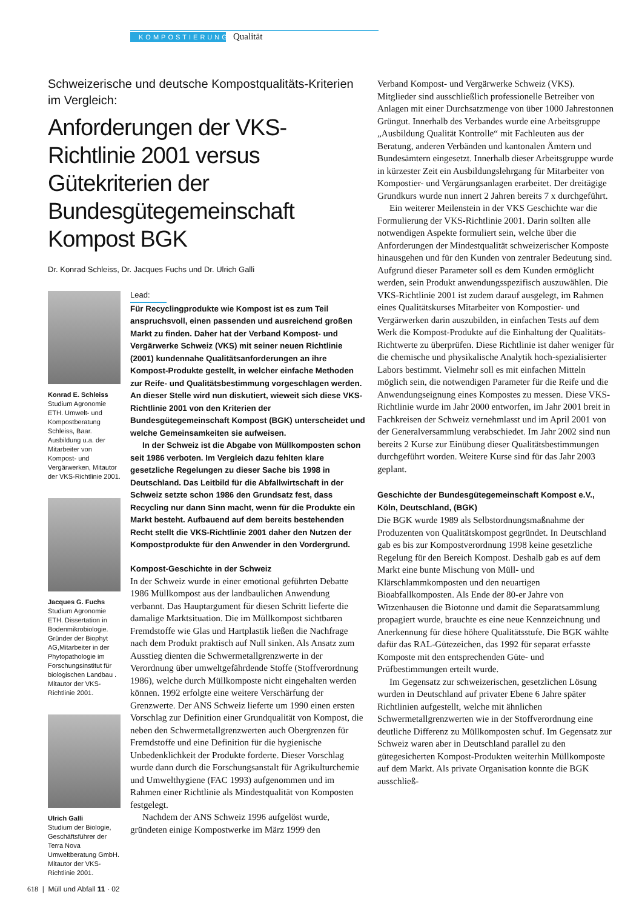KOMPOSTIERUNG Qualität
Schweizerische und deutsche Kompostqualitäts-Kriterien im Vergleich:
Anforderungen der VKS-Richtlinie 2001 versus Gütekriterien der Bundesgütegemeinschaft Kompost BGK
Dr. Konrad Schleiss, Dr. Jacques Fuchs und Dr. Ulrich Galli
Konrad E. Schleiss
Studium Agronomie ETH. Umwelt- und Kompostberatung Schleiss, Baar. Ausbildung u.a. der Mitarbeiter von Kompost- und Vergärwerken, Mitautor der VKS-Richtlinie 2001.
Jacques G. Fuchs
Studium Agronomie ETH. Dissertation in Bodenmikrobiologie. Gründer der Biophyt AG,Mitarbeiter in der Phytopathologie im Forschungsinstitut für biologischen Landbau . Mitautor der VKS-Richtlinie 2001.
Ulrich Galli
Studium der Biologie, Geschäftsführer der Terra Nova Umweltberatung GmbH. Mitautor der VKS-Richtlinie 2001.
Lead:
Für Recyclingprodukte wie Kompost ist es zum Teil anspruchsvoll, einen passenden und ausreichend großen Markt zu finden. Daher hat der Verband Kompost- und Vergärwerke Schweiz (VKS) mit seiner neuen Richtlinie (2001) kundennahe Qualitätsanforderungen an ihre Kompost-Produkte gestellt, in welcher einfache Methoden zur Reife- und Qualitätsbestimmung vorgeschlagen werden. An dieser Stelle wird nun diskutiert, wieweit sich diese VKS-Richtlinie 2001 von den Kriterien der Bundesgütegemeinschaft Kompost (BGK) unterscheidet und welche Gemeinsamkeiten sie aufweisen.
In der Schweiz ist die Abgabe von Müllkomposten schon seit 1986 verboten. Im Vergleich dazu fehlten klare gesetzliche Regelungen zu dieser Sache bis 1998 in Deutschland. Das Leitbild für die Abfallwirtschaft in der Schweiz setzte schon 1986 den Grundsatz fest, dass Recycling nur dann Sinn macht, wenn für die Produkte ein Markt besteht. Aufbauend auf dem bereits bestehenden Recht stellt die VKS-Richtlinie 2001 daher den Nutzen der Kompostprodukte für den Anwender in den Vordergrund.
Kompost-Geschichte in der Schweiz
In der Schweiz wurde in einer emotional geführten Debatte 1986 Müllkompost aus der landbaulichen Anwendung verbannt. Das Hauptargument für diesen Schritt lieferte die damalige Marktsituation. Die im Müllkompost sichtbaren Fremdstoffe wie Glas und Hartplastik ließen die Nachfrage nach dem Produkt praktisch auf Null sinken. Als Ansatz zum Ausstieg dienten die Schwermetallgrenzwerte in der Verordnung über umweltgefährdende Stoffe (Stoffverordnung 1986), welche durch Müllkomposte nicht eingehalten werden können. 1992 erfolgte eine weitere Verschärfung der Grenzwerte. Der ANS Schweiz lieferte um 1990 einen ersten Vorschlag zur Definition einer Grundqualität von Kompost, die neben den Schwermetallgrenzwerten auch Obergrenzen für Fremdstoffe und eine Definition für die hygienische Unbedenklichkeit der Produkte forderte. Dieser Vorschlag wurde dann durch die Forschungsanstalt für Agrikulturchemie und Umwelthygiene (FAC 1993) aufgenommen und im Rahmen einer Richtlinie als Mindestqualität von Komposten festgelegt.
Nachdem der ANS Schweiz 1996 aufgelöst wurde, gründeten einige Kompostwerke im März 1999 den
Verband Kompost- und Vergärwerke Schweiz (VKS). Mitglieder sind ausschließlich professionelle Betreiber von Anlagen mit einer Durchsatzmenge von über 1000 Jahrestonnen Grüngut. Innerhalb des Verbandes wurde eine Arbeitsgruppe „Ausbildung Qualität Kontrolle“ mit Fachleuten aus der Beratung, anderen Verbänden und kantonalen Ämtern und Bundesämtern eingesetzt. Innerhalb dieser Arbeitsgruppe wurde in kürzester Zeit ein Ausbildungslehrgang für Mitarbeiter von Kompostier- und Vergärungsanlagen erarbeitet. Der dreitägige Grundkurs wurde nun innert 2 Jahren bereits 7 x durchgeführt.
Ein weiterer Meilenstein in der VKS Geschichte war die Formulierung der VKS-Richtlinie 2001. Darin sollten alle notwendigen Aspekte formuliert sein, welche über die Anforderungen der Mindestqualität schweizerischer Komposte hinausgehen und für den Kunden von zentraler Bedeutung sind. Aufgrund dieser Parameter soll es dem Kunden ermöglicht werden, sein Produkt anwendungsspezifisch auszuwählen. Die VKS-Richtlinie 2001 ist zudem darauf ausgelegt, im Rahmen eines Qualitätskurses Mitarbeiter von Kompostier- und Vergärwerken darin auszubilden, in einfachen Tests auf dem Werk die Kompost-Produkte auf die Einhaltung der Qualitäts-Richtwerte zu überprüfen. Diese Richtlinie ist daher weniger für die chemische und physikalische Analytik hoch-spezialisierter Labors bestimmt. Vielmehr soll es mit einfachen Mitteln möglich sein, die notwendigen Parameter für die Reife und die Anwendungseignung eines Kompostes zu messen. Diese VKS-Richtlinie wurde im Jahr 2000 entworfen, im Jahr 2001 breit in Fachkreisen der Schweiz vernehmlasst und im April 2001 von der Generalversammlung verabschiedet. Im Jahr 2002 sind nun bereits 2 Kurse zur Einübung dieser Qualitätsbestimmungen durchgeführt worden. Weitere Kurse sind für das Jahr 2003 geplant.
Geschichte der Bundesgütegemeinschaft Kompost e.V., Köln, Deutschland, (BGK)
Die BGK wurde 1989 als Selbstordnungsmaßnahme der Produzenten von Qualitätskompost gegründet. In Deutschland gab es bis zur Kompostverordnung 1998 keine gesetzliche Regelung für den Bereich Kompost. Deshalb gab es auf dem Markt eine bunte Mischung von Müll- und Klärschlammkomposten und den neuartigen Bioabfallkomposten. Als Ende der 80-er Jahre von Witzenhausen die Biotonne und damit die Separatsammlung propagiert wurde, brauchte es eine neue Kennzeichnung und Anerkennung für diese höhere Qualitätsstufe. Die BGK wählte dafür das RAL-Gütezeichen, das 1992 für separat erfasste Komposte mit den entsprechenden Güte- und Prüfbestimmungen erteilt wurde.
Im Gegensatz zur schweizerischen, gesetzlichen Lösung wurden in Deutschland auf privater Ebene 6 Jahre später Richtlinien aufgestellt, welche mit ähnlichen Schwermetallgrenzwerten wie in der Stoffverordnung eine deutliche Differenz zu Müllkomposten schuf. Im Gegensatz zur Schweiz waren aber in Deutschland parallel zu den gütegesicherten Kompost-Produkten weiterhin Müllkomposte auf dem Markt. Als private Organisation konnte die BGK ausschließ-
618 | Müll und Abfall 11 · 02